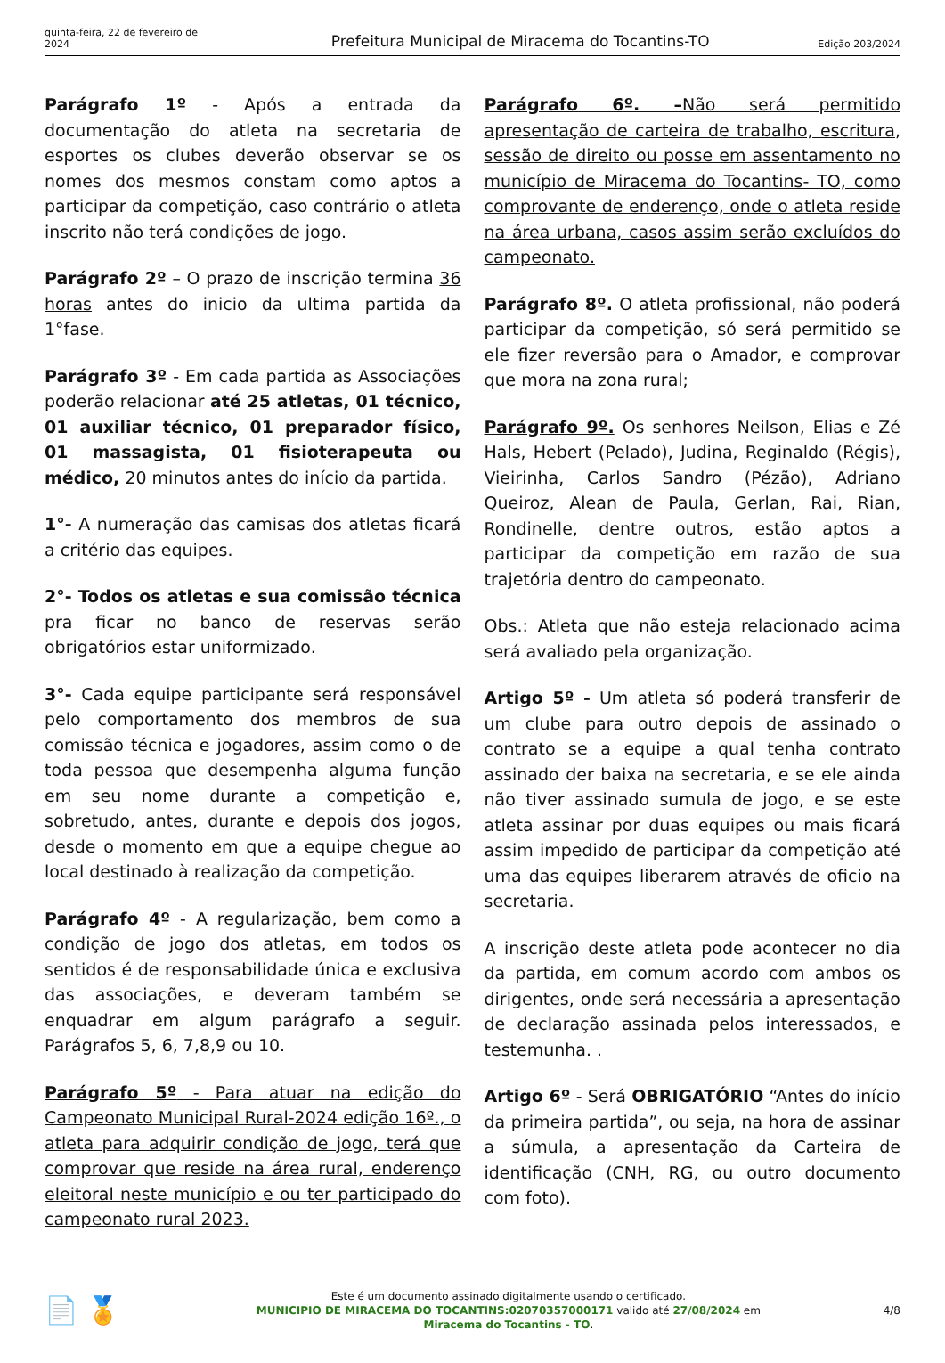quinta-feira, 22 de fevereiro de 2024
Prefeitura Municipal de Miracema do Tocantins-TO
Edição 203/2024
Parágrafo 1º - Após a entrada da documentação do atleta na secretaria de esportes os clubes deverão observar se os nomes dos mesmos constam como aptos a participar da competição, caso contrário o atleta inscrito não terá condições de jogo.
Parágrafo 2º – O prazo de inscrição termina 36 horas antes do inicio da ultima partida da 1°fase.
Parágrafo 3º - Em cada partida as Associações poderão relacionar até 25 atletas, 01 técnico, 01 auxiliar técnico, 01 preparador físico, 01 massagista, 01 fisioterapeuta ou médico, 20 minutos antes do início da partida.
1°- A numeração das camisas dos atletas ficará a critério das equipes.
2°- Todos os atletas e sua comissão técnica pra ficar no banco de reservas serão obrigatórios estar uniformizado.
3°- Cada equipe participante será responsável pelo comportamento dos membros de sua comissão técnica e jogadores, assim como o de toda pessoa que desempenha alguma função em seu nome durante a competição e, sobretudo, antes, durante e depois dos jogos, desde o momento em que a equipe chegue ao local destinado à realização da competição.
Parágrafo 4º - A regularização, bem como a condição de jogo dos atletas, em todos os sentidos é de responsabilidade única e exclusiva das associações, e deveram também se enquadrar em algum parágrafo a seguir. Parágrafos 5, 6, 7,8,9 ou 10.
Parágrafo 5º - Para atuar na edição do Campeonato Municipal Rural-2024 edição 16º., o atleta para adquirir condição de jogo, terá que comprovar que reside na área rural, enderenço eleitoral neste município e ou ter participado do campeonato rural 2023.
Parágrafo 6º. –Não será permitido apresentação de carteira de trabalho, escritura, sessão de direito ou posse em assentamento no município de Miracema do Tocantins- TO, como comprovante de enderenço, onde o atleta reside na área urbana, casos assim serão excluídos do campeonato.
Parágrafo 8º. O atleta profissional, não poderá participar da competição, só será permitido se ele fizer reversão para o Amador, e comprovar que mora na zona rural;
Parágrafo 9º. Os senhores Neilson, Elias e Zé Hals, Hebert (Pelado), Judina, Reginaldo (Régis), Vieirinha, Carlos Sandro (Pézão), Adriano Queiroz, Alean de Paula, Gerlan, Rai, Rian, Rondinelle, dentre outros, estão aptos a participar da competição em razão de sua trajetória dentro do campeonato.
Obs.: Atleta que não esteja relacionado acima será avaliado pela organização.
Artigo 5º - Um atleta só poderá transferir de um clube para outro depois de assinado o contrato se a equipe a qual tenha contrato assinado der baixa na secretaria, e se ele ainda não tiver assinado sumula de jogo, e se este atleta assinar por duas equipes ou mais ficará assim impedido de participar da competição até uma das equipes liberarem através de oficio na secretaria.
A inscrição deste atleta pode acontecer no dia da partida, em comum acordo com ambos os dirigentes, onde será necessária a apresentação de declaração assinada pelos interessados, e testemunha. .
Artigo 6º - Será OBRIGATÓRIO “Antes do início da primeira partida”, ou seja, na hora de assinar a súmula, a apresentação da Carteira de identificação (CNH, RG, ou outro documento com foto).
📄 🏅
Este é um documento assinado digitalmente usando o certificado.
MUNICIPIO DE MIRACEMA DO TOCANTINS:02070357000171 valido até 27/08/2024 em
Miracema do Tocantins - TO.
4/8